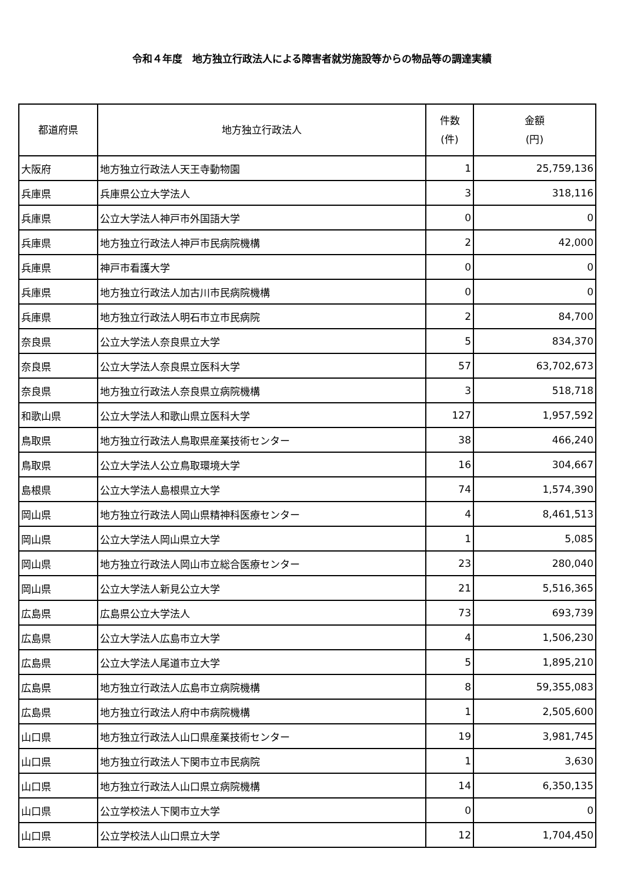令和４年度　地方独立行政法人による障害者就労施設等からの物品等の調達実績
| 都道府県 | 地方独立行政法人 | 件数 (件) | 金額 (円) |
| --- | --- | --- | --- |
| 大阪府 | 地方独立行政法人天王寺動物園 | 1 | 25,759,136 |
| 兵庫県 | 兵庫県公立大学法人 | 3 | 318,116 |
| 兵庫県 | 公立大学法人神戸市外国語大学 | 0 | 0 |
| 兵庫県 | 地方独立行政法人神戸市民病院機構 | 2 | 42,000 |
| 兵庫県 | 神戸市看護大学 | 0 | 0 |
| 兵庫県 | 地方独立行政法人加古川市民病院機構 | 0 | 0 |
| 兵庫県 | 地方独立行政法人明石市立市民病院 | 2 | 84,700 |
| 奈良県 | 公立大学法人奈良県立大学 | 5 | 834,370 |
| 奈良県 | 公立大学法人奈良県立医科大学 | 57 | 63,702,673 |
| 奈良県 | 地方独立行政法人奈良県立病院機構 | 3 | 518,718 |
| 和歌山県 | 公立大学法人和歌山県立医科大学 | 127 | 1,957,592 |
| 鳥取県 | 地方独立行政法人鳥取県産業技術センター | 38 | 466,240 |
| 鳥取県 | 公立大学法人公立鳥取環境大学 | 16 | 304,667 |
| 島根県 | 公立大学法人島根県立大学 | 74 | 1,574,390 |
| 岡山県 | 地方独立行政法人岡山県精神科医療センター | 4 | 8,461,513 |
| 岡山県 | 公立大学法人岡山県立大学 | 1 | 5,085 |
| 岡山県 | 地方独立行政法人岡山市立総合医療センター | 23 | 280,040 |
| 岡山県 | 公立大学法人新見公立大学 | 21 | 5,516,365 |
| 広島県 | 広島県公立大学法人 | 73 | 693,739 |
| 広島県 | 公立大学法人広島市立大学 | 4 | 1,506,230 |
| 広島県 | 公立大学法人尾道市立大学 | 5 | 1,895,210 |
| 広島県 | 地方独立行政法人広島市立病院機構 | 8 | 59,355,083 |
| 広島県 | 地方独立行政法人府中市病院機構 | 1 | 2,505,600 |
| 山口県 | 地方独立行政法人山口県産業技術センター | 19 | 3,981,745 |
| 山口県 | 地方独立行政法人下関市立市民病院 | 1 | 3,630 |
| 山口県 | 地方独立行政法人山口県立病院機構 | 14 | 6,350,135 |
| 山口県 | 公立学校法人下関市立大学 | 0 | 0 |
| 山口県 | 公立学校法人山口県立大学 | 12 | 1,704,450 |